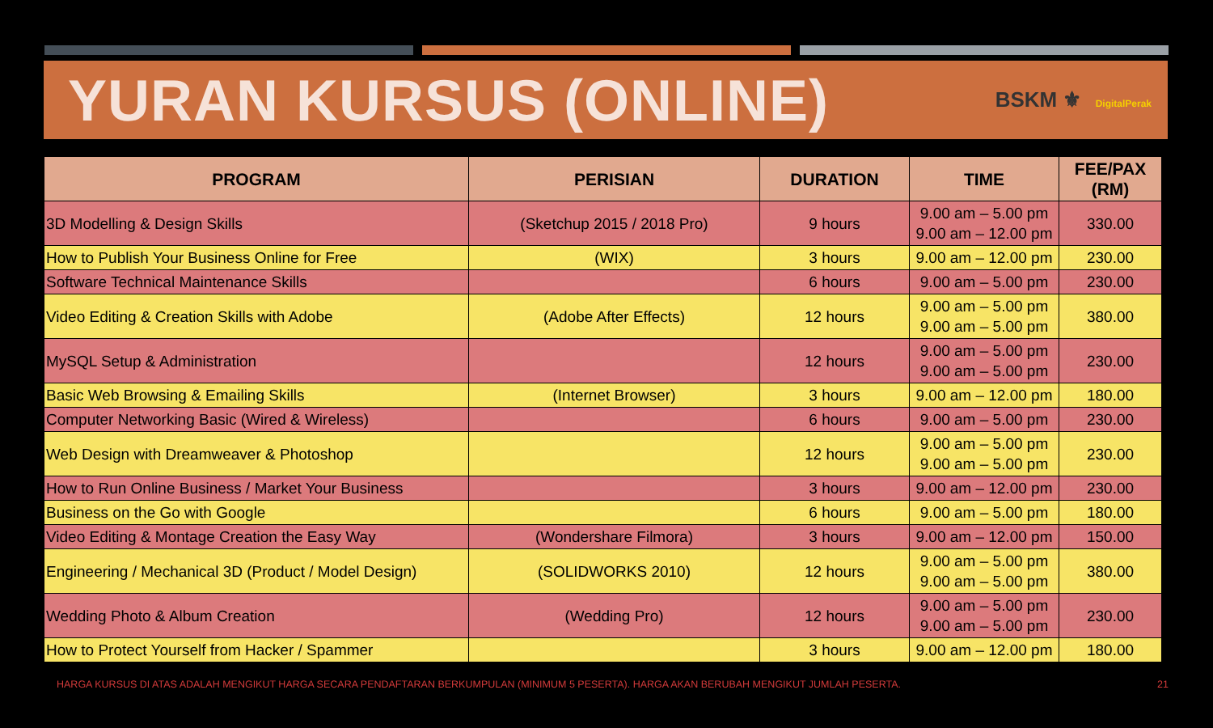YURAN KURSUS (ONLINE)
BSKM ⚜ DigitalPerak
| PROGRAM | PERISIAN | DURATION | TIME | FEE/PAX (RM) |
| --- | --- | --- | --- | --- |
| 3D Modelling & Design Skills | (Sketchup 2015 / 2018 Pro) | 9 hours | 9.00 am – 5.00 pm 9.00 am – 12.00 pm | 330.00 |
| How to Publish Your Business Online for Free | (WIX) | 3 hours | 9.00 am – 12.00 pm | 230.00 |
| Software Technical Maintenance Skills | | 6 hours | 9.00 am – 5.00 pm | 230.00 |
| Video Editing & Creation Skills with Adobe | (Adobe After Effects) | 12 hours | 9.00 am – 5.00 pm 9.00 am – 5.00 pm | 380.00 |
| MySQL Setup & Administration | | 12 hours | 9.00 am – 5.00 pm 9.00 am – 5.00 pm | 230.00 |
| Basic Web Browsing & Emailing Skills | (Internet Browser) | 3 hours | 9.00 am – 12.00 pm | 180.00 |
| Computer Networking Basic (Wired & Wireless) | | 6 hours | 9.00 am – 5.00 pm | 230.00 |
| Web Design with Dreamweaver & Photoshop | | 12 hours | 9.00 am – 5.00 pm 9.00 am – 5.00 pm | 230.00 |
| How to Run Online Business / Market Your Business | | 3 hours | 9.00 am – 12.00 pm | 230.00 |
| Business on the Go with Google | | 6 hours | 9.00 am – 5.00 pm | 180.00 |
| Video Editing & Montage Creation the Easy Way | (Wondershare Filmora) | 3 hours | 9.00 am – 12.00 pm | 150.00 |
| Engineering / Mechanical 3D (Product / Model Design) | (SOLIDWORKS 2010) | 12 hours | 9.00 am – 5.00 pm 9.00 am – 5.00 pm | 380.00 |
| Wedding Photo & Album Creation | (Wedding Pro) | 12 hours | 9.00 am – 5.00 pm 9.00 am – 5.00 pm | 230.00 |
| How to Protect Yourself from Hacker / Spammer | | 3 hours | 9.00 am – 12.00 pm | 180.00 |
HARGA KURSUS DI ATAS ADALAH MENGIKUT HARGA SECARA PENDAFTARAN BERKUMPULAN (MINIMUM 5 PESERTA). HARGA AKAN BERUBAH MENGIKUT JUMLAH PESERTA. 21